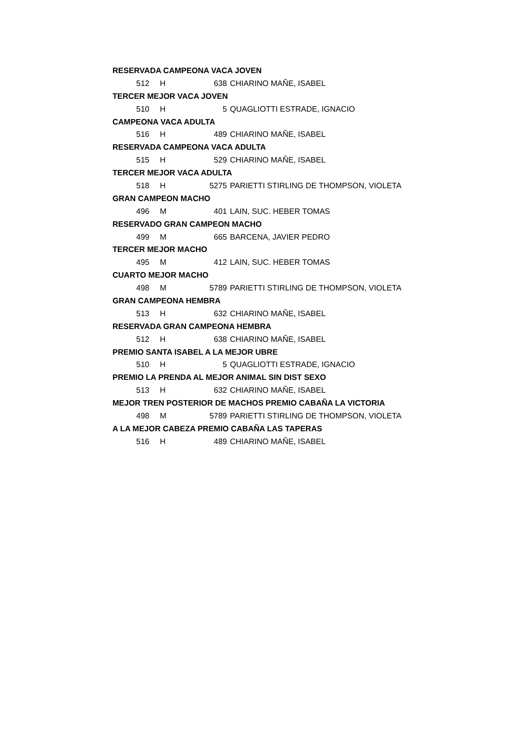| RESERVADA CAMPEONA VACA JOVEN | | | |
| 512 | H | 638 | CHIARINO MAÑE, ISABEL |
| TERCER MEJOR VACA JOVEN | | | |
| 510 | H | 5 | QUAGLIOTTI ESTRADE, IGNACIO |
| CAMPEONA VACA ADULTA | | | |
| 516 | H | 489 | CHIARINO MAÑE, ISABEL |
| RESERVADA CAMPEONA VACA ADULTA | | | |
| 515 | H | 529 | CHIARINO MAÑE, ISABEL |
| TERCER MEJOR VACA ADULTA | | | |
| 518 | H | 5275 | PARIETTI STIRLING DE THOMPSON, VIOLETA |
| GRAN CAMPEON MACHO | | | |
| 496 | M | 401 | LAIN, SUC. HEBER TOMAS |
| RESERVADO GRAN CAMPEON MACHO | | | |
| 499 | M | 665 | BARCENA, JAVIER PEDRO |
| TERCER MEJOR MACHO | | | |
| 495 | M | 412 | LAIN, SUC. HEBER TOMAS |
| CUARTO MEJOR MACHO | | | |
| 498 | M | 5789 | PARIETTI STIRLING DE THOMPSON, VIOLETA |
| GRAN CAMPEONA HEMBRA | | | |
| 513 | H | 632 | CHIARINO MAÑE, ISABEL |
| RESERVADA GRAN CAMPEONA HEMBRA | | | |
| 512 | H | 638 | CHIARINO MAÑE, ISABEL |
| PREMIO SANTA ISABEL A LA MEJOR UBRE | | | |
| 510 | H | 5 | QUAGLIOTTI ESTRADE, IGNACIO |
| PREMIO LA PRENDA AL MEJOR ANIMAL SIN DIST SEXO | | | |
| 513 | H | 632 | CHIARINO MAÑE, ISABEL |
| MEJOR TREN POSTERIOR DE MACHOS PREMIO CABAÑA LA VICTORIA | | | |
| 498 | M | 5789 | PARIETTI STIRLING DE THOMPSON, VIOLETA |
| A LA MEJOR CABEZA PREMIO CABAÑA LAS TAPERAS | | | |
| 516 | H | 489 | CHIARINO MAÑE, ISABEL |